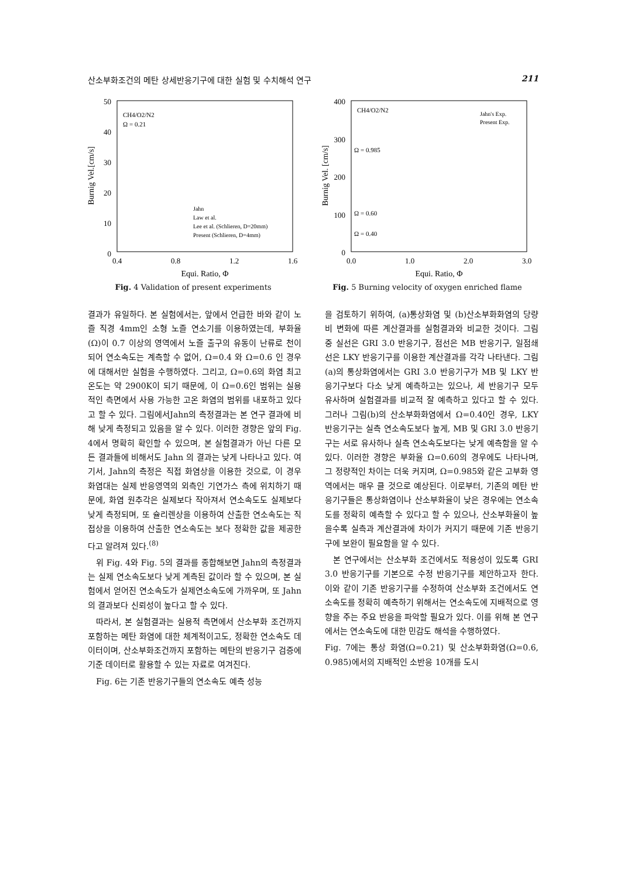산소부화조건의 메탄 상세반응기구에 대한 실험 및 수치해석 연구 211
50
40
30
20
10
0
0.4
0.8
1.2
1.6
Equi. Ratio, Φ
Burnig Vel.[cm/s]
CH4/O2/N2
Ω = 0.21
Jahn
Law et al.
Lee et al. (Schlieren, D=20mm)
Present (Schlieren, D=4mm)
Fig. 4 Validation of present experiments
400
300
200
100
0
0.0
1.0
2.0
3.0
Equi. Ratio, Φ
Burnig Vel. [cm/s]
CH4/O2/N2
Jahn's Exp.
Present Exp.
Ω = 0.985
Ω = 0.60
Ω = 0.40
Fig. 5 Burning velocity of oxygen enriched flame
결과가 유일하다. 본 실험에서는, 앞에서 언급한 바와 같이 노즐 직경 4mm인 소형 노즐 연소기를 이용하였는데, 부화율(Ω)이 0.7 이상의 영역에서 노즐 출구의 유동이 난류로 천이되어 연소속도는 계측할 수 없어, Ω=0.4 와 Ω=0.6 인 경우에 대해서만 실험을 수행하였다. 그리고, Ω=0.6의 화염 최고 온도는 약 2900K이 되기 때문에, 이 Ω=0.6인 범위는 실용적인 측면에서 사용 가능한 고온 화염의 범위를 내포하고 있다고 할 수 있다. 그림에서Jahn의 측정결과는 본 연구 결과에 비해 낮게 측정되고 있음을 알 수 있다. 이러한 경향은 앞의 Fig. 4에서 명확히 확인할 수 있으며, 본 실험결과가 아닌 다른 모든 결과들에 비해서도 Jahn 의 결과는 낮게 나타나고 있다. 여기서, Jahn의 측정은 직접 화염상을 이용한 것으로, 이 경우 화염대는 실제 반응영역의 외측인 기연가스 측에 위치하기 때문에, 화염 원추각은 실제보다 작아져서 연소속도도 실제보다 낮게 측정되며, 또 슐리렌상을 이용하여 산출한 연소속도는 직접상을 이용하여 산출한 연소속도는 보다 정확한 값을 제공한다고 알려져 있다.<sup>(8)</sup>
위 Fig. 4와 Fig. 5의 결과를 종합해보면 Jahn의 측정결과는 실제 연소속도보다 낮게 계측된 값이라 할 수 있으며, 본 실험에서 얻어진 연소속도가 실제연소속도에 가까우며, 또 Jahn의 결과보다 신뢰성이 높다고 할 수 있다.
따라서, 본 실험결과는 실용적 측면에서 산소부화 조건까지 포함하는 메탄 화염에 대한 체계적이고도, 정확한 연소속도 데이터이며, 산소부화조건까지 포함하는 메탄의 반응기구 검증에 기준 데이터로 활용할 수 있는 자료로 여겨진다.
Fig. 6는 기존 반응기구들의 연소속도 예측 성능
을 검토하기 위하여, (a)통상화염 및 (b)산소부화화염의 당량비 변화에 따른 계산결과를 실험결과와 비교한 것이다. 그림 중 실선은 GRI 3.0 반응기구, 점선은 MB 반응기구, 일점쇄선은 LKY 반응기구를 이용한 계산결과를 각각 나타낸다. 그림(a)의 통상화염에서는 GRI 3.0 반응기구가 MB 및 LKY 반응기구보다 다소 낮게 예측하고는 있으나, 세 반응기구 모두 유사하며 실험결과를 비교적 잘 예측하고 있다고 할 수 있다. 그러나 그림(b)의 산소부화화염에서 Ω=0.40인 경우, LKY 반응기구는 실측 연소속도보다 높게, MB 및 GRI 3.0 반응기구는 서로 유사하나 실측 연소속도보다는 낮게 예측함을 알 수 있다. 이러한 경향은 부화율 Ω=0.60의 경우에도 나타나며, 그 정량적인 차이는 더욱 커지며, Ω=0.985와 같은 고부화 영역에서는 매우 클 것으로 예상된다. 이로부터, 기존의 메탄 반응기구들은 통상화염이나 산소부화율이 낮은 경우에는 연소속도를 정확히 예측할 수 있다고 할 수 있으나, 산소부화율이 높을수록 실측과 계산결과에 차이가 커지기 때문에 기존 반응기구에 보완이 필요함을 알 수 있다.
본 연구에서는 산소부화 조건에서도 적용성이 있도록 GRI 3.0 반응기구를 기본으로 수정 반응기구를 제안하고자 한다. 이와 같이 기존 반응기구를 수정하여 산소부화 조건에서도 연소속도를 정확히 예측하기 위해서는 연소속도에 지배적으로 영향을 주는 주요 반응을 파악할 필요가 있다. 이를 위해 본 연구에서는 연소속도에 대한 민감도 해석을 수행하였다.
Fig. 7에는 통상 화염(Ω=0.21) 및 산소부화화염(Ω=0.6, 0.985)에서의 지배적인 소반응 10개를 도시